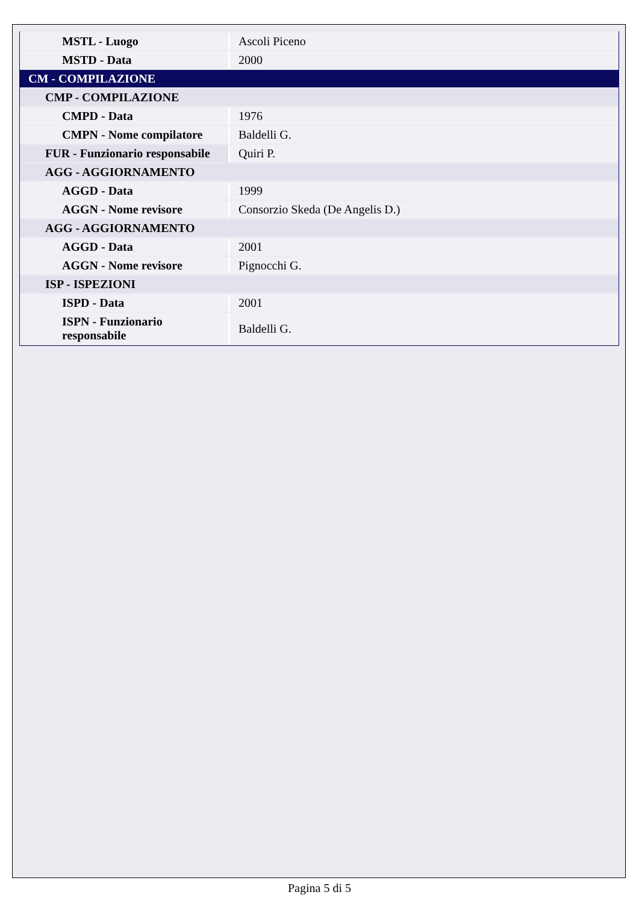| MSTL - Luogo | Ascoli Piceno |
| MSTD - Data | 2000 |
| CM - COMPILAZIONE | |
| CMP - COMPILAZIONE | |
| CMPD - Data | 1976 |
| CMPN - Nome compilatore | Baldelli G. |
| FUR - Funzionario responsabile | Quiri P. |
| AGG - AGGIORNAMENTO | |
| AGGD - Data | 1999 |
| AGGN - Nome revisore | Consorzio Skeda (De Angelis D.) |
| AGG - AGGIORNAMENTO | |
| AGGD - Data | 2001 |
| AGGN - Nome revisore | Pignocchi G. |
| ISP - ISPEZIONI | |
| ISPD - Data | 2001 |
| ISPN - Funzionario responsabile | Baldelli G. |
Pagina 5 di 5